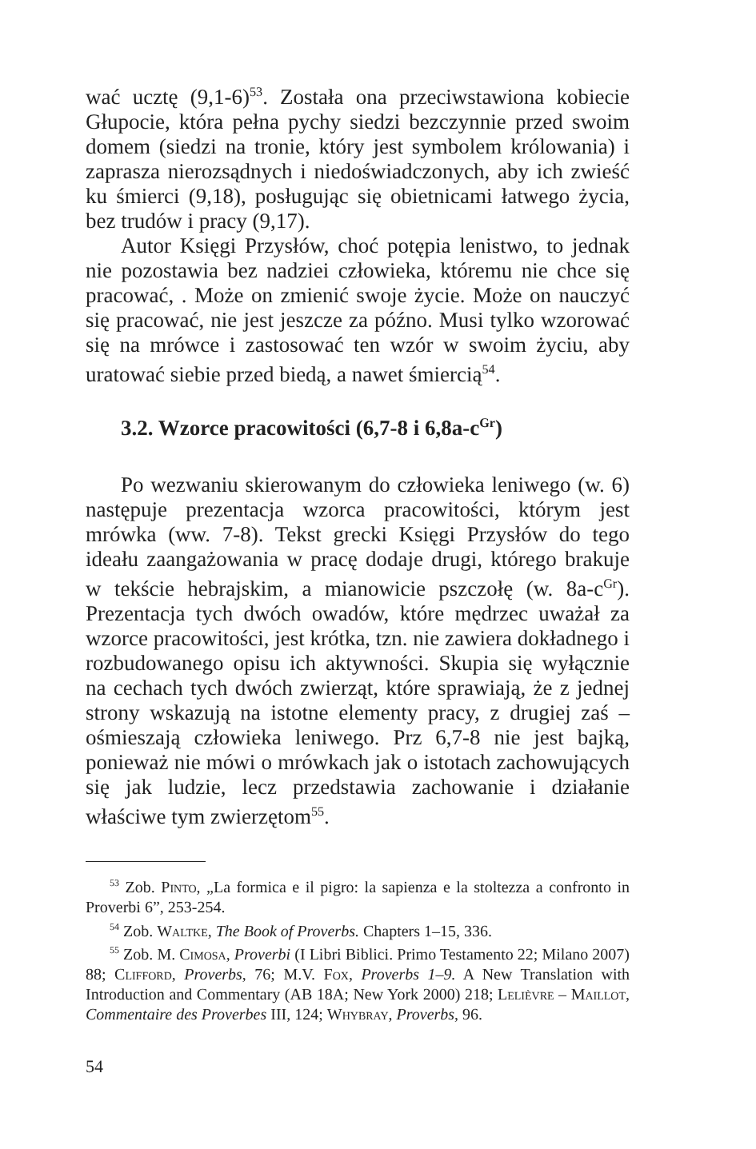wać ucztę (9,1-6)<sup>53</sup>. Została ona przeciwstawiona kobiecie Głupocie, która pełna pychy siedzi bezczynnie przed swoim domem (siedzi na tronie, który jest symbolem królowania) i zaprasza nierozsądnych i niedoświadczonych, aby ich zwieść ku śmierci (9,18), posługując się obietnicami łatwego życia, bez trudów i pracy (9,17).
Autor Księgi Przysłów, choć potępia lenistwo, to jednak nie pozostawia bez nadziei człowieka, któremu nie chce się pracować, . Może on zmienić swoje życie. Może on nauczyć się pracować, nie jest jeszcze za późno. Musi tylko wzorować się na mrówce i zastosować ten wzór w swoim życiu, aby uratować siebie przed biedą, a nawet śmiercią<sup>54</sup>.
3.2. Wzorce pracowitości (6,7-8 i 6,8a-c<sup>Gr</sup>)
Po wezwaniu skierowanym do człowieka leniwego (w. 6) następuje prezentacja wzorca pracowitości, którym jest mrówka (ww. 7-8). Tekst grecki Księgi Przysłów do tego ideału zaangażowania w pracę dodaje drugi, którego brakuje w tekście hebrajskim, a mianowicie pszczołę (w. 8a-c<sup>Gr</sup>). Prezentacja tych dwóch owadów, które mędrzec uważał za wzorce pracowitości, jest krótka, tzn. nie zawiera dokładnego i rozbudowanego opisu ich aktywności. Skupia się wyłącznie na cechach tych dwóch zwierząt, które sprawiają, że z jednej strony wskazują na istotne elementy pracy, z drugiej zaś – ośmieszają człowieka leniwego. Prz 6,7-8 nie jest bajką, ponieważ nie mówi o mrówkach jak o istotach zachowujących się jak ludzie, lecz przedstawia zachowanie i działanie właściwe tym zwierzętom<sup>55</sup>.
<sup>53</sup> Zob. Pinto, „La formica e il pigro: la sapienza e la stoltezza a confronto in Proverbi 6”, 253-254.
<sup>54</sup> Zob. Waltke, The Book of Proverbs. Chapters 1–15, 336.
<sup>55</sup> Zob. M. Cimosa, Proverbi (I Libri Biblici. Primo Testamento 22; Milano 2007) 88; Clifford, Proverbs, 76; M.V. Fox, Proverbs 1–9. A New Translation with Introduction and Commentary (AB 18A; New York 2000) 218; Lelièvre – Maillot, Commentaire des Proverbes III, 124; Whybray, Proverbs, 96.
54